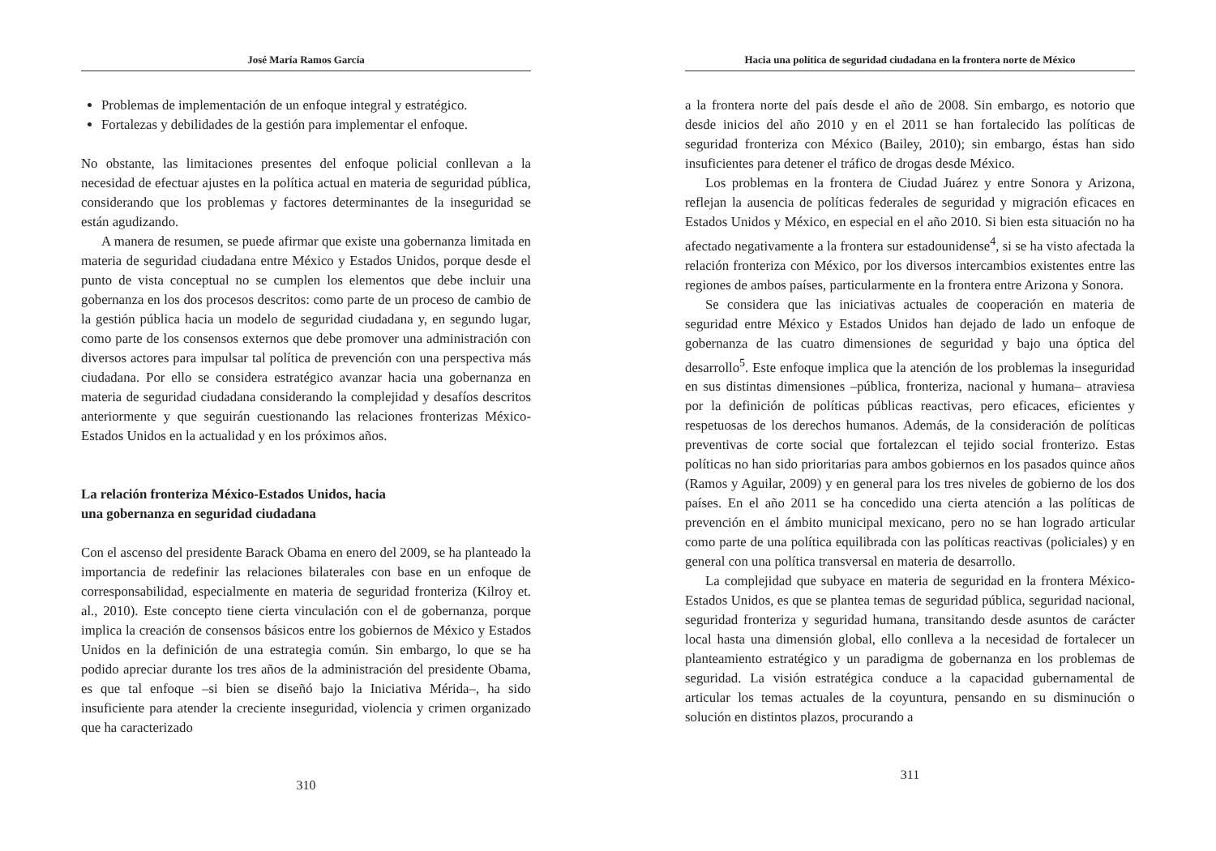José María Ramos García
Problemas de implementación de un enfoque integral y estratégico.
Fortalezas y debilidades de la gestión para implementar el enfoque.
No obstante, las limitaciones presentes del enfoque policial conllevan a la necesidad de efectuar ajustes en la política actual en materia de seguridad pública, considerando que los problemas y factores determinantes de la inseguridad se están agudizando.
A manera de resumen, se puede afirmar que existe una gobernanza limitada en materia de seguridad ciudadana entre México y Estados Unidos, porque desde el punto de vista conceptual no se cumplen los elementos que debe incluir una gobernanza en los dos procesos descritos: como parte de un proceso de cambio de la gestión pública hacia un modelo de seguridad ciudadana y, en segundo lugar, como parte de los consensos externos que debe promover una administración con diversos actores para impulsar tal política de prevención con una perspectiva más ciudadana. Por ello se considera estratégico avanzar hacia una gobernanza en materia de seguridad ciudadana considerando la complejidad y desafíos descritos anteriormente y que seguirán cuestionando las relaciones fronterizas México-Estados Unidos en la actualidad y en los próximos años.
La relación fronteriza México-Estados Unidos, hacia
una gobernanza en seguridad ciudadana
Con el ascenso del presidente Barack Obama en enero del 2009, se ha planteado la importancia de redefinir las relaciones bilaterales con base en un enfoque de corresponsabilidad, especialmente en materia de seguridad fronteriza (Kilroy et. al., 2010). Este concepto tiene cierta vinculación con el de gobernanza, porque implica la creación de consensos básicos entre los gobiernos de México y Estados Unidos en la definición de una estrategia común. Sin embargo, lo que se ha podido apreciar durante los tres años de la administración del presidente Obama, es que tal enfoque –si bien se diseñó bajo la Iniciativa Mérida–, ha sido insuficiente para atender la creciente inseguridad, violencia y crimen organizado que ha caracterizado
310
Hacia una política de seguridad ciudadana en la frontera norte de México
a la frontera norte del país desde el año de 2008. Sin embargo, es notorio que desde inicios del año 2010 y en el 2011 se han fortalecido las políticas de seguridad fronteriza con México (Bailey, 2010); sin embargo, éstas han sido insuficientes para detener el tráfico de drogas desde México.
Los problemas en la frontera de Ciudad Juárez y entre Sonora y Arizona, reflejan la ausencia de políticas federales de seguridad y migración eficaces en Estados Unidos y México, en especial en el año 2010. Si bien esta situación no ha afectado negativamente a la frontera sur estadounidense<sup>4</sup>, si se ha visto afectada la relación fronteriza con México, por los diversos intercambios existentes entre las regiones de ambos países, particularmente en la frontera entre Arizona y Sonora.
Se considera que las iniciativas actuales de cooperación en materia de seguridad entre México y Estados Unidos han dejado de lado un enfoque de gobernanza de las cuatro dimensiones de seguridad y bajo una óptica del desarrollo<sup>5</sup>. Este enfoque implica que la atención de los problemas la inseguridad en sus distintas dimensiones –pública, fronteriza, nacional y humana– atraviesa por la definición de políticas públicas reactivas, pero eficaces, eficientes y respetuosas de los derechos humanos. Además, de la consideración de políticas preventivas de corte social que fortalezcan el tejido social fronterizo. Estas políticas no han sido prioritarias para ambos gobiernos en los pasados quince años (Ramos y Aguilar, 2009) y en general para los tres niveles de gobierno de los dos países. En el año 2011 se ha concedido una cierta atención a las políticas de prevención en el ámbito municipal mexicano, pero no se han logrado articular como parte de una política equilibrada con las políticas reactivas (policiales) y en general con una política transversal en materia de desarrollo.
La complejidad que subyace en materia de seguridad en la frontera México-Estados Unidos, es que se plantea temas de seguridad pública, seguridad nacional, seguridad fronteriza y seguridad humana, transitando desde asuntos de carácter local hasta una dimensión global, ello conlleva a la necesidad de fortalecer un planteamiento estratégico y un paradigma de gobernanza en los problemas de seguridad. La visión estratégica conduce a la capacidad gubernamental de articular los temas actuales de la coyuntura, pensando en su disminución o solución en distintos plazos, procurando a
311